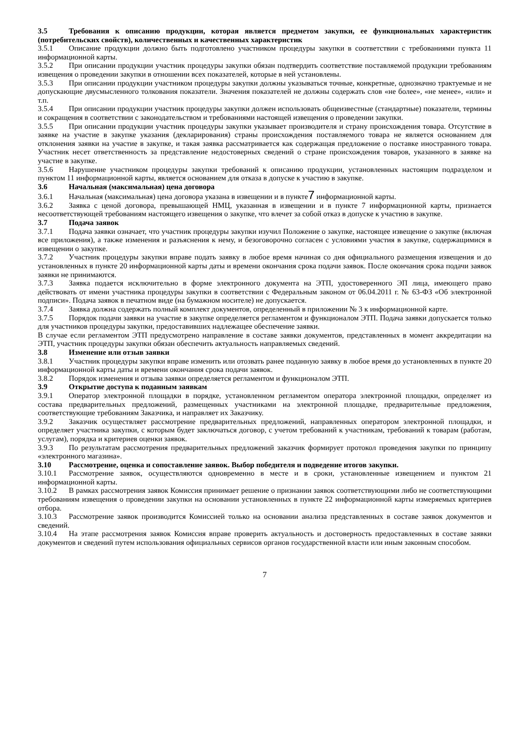3.5 Требования к описанию продукции, которая является предметом закупки, ее функциональных характеристик (потребительских свойств), количественных и качественных характеристик
3.5.1 Описание продукции должно быть подготовлено участником процедуры закупки в соответствии с требованиями пункта 11 информационной карты.
3.5.2 При описании продукции участник процедуры закупки обязан подтвердить соответствие поставляемой продукции требованиям извещения о проведении закупки в отношении всех показателей, которые в ней установлены.
3.5.3 При описании продукции участником процедуры закупки должны указываться точные, конкретные, однозначно трактуемые и не допускающие двусмысленного толкования показатели. Значения показателей не должны содержать слов «не более», «не менее», «или» и т.п.
3.5.4 При описании продукции участник процедуры закупки должен использовать общеизвестные (стандартные) показатели, термины и сокращения в соответствии с законодательством и требованиями настоящей извещения о проведении закупки.
3.5.5 При описании продукции участник процедуры закупки указывает производителя и страну происхождения товара. Отсутствие в заявке на участие в закупке указания (декларирования) страны происхождения поставляемого товара не является основанием для отклонения заявки на участие в закупке, и такая заявка рассматривается как содержащая предложение о поставке иностранного товара. Участник несет ответственность за представление недостоверных сведений о стране происхождения товаров, указанного в заявке на участие в закупке.
3.5.6 Нарушение участником процедуры закупки требований к описанию продукции, установленных настоящим подразделом и пунктом 11 информационной карты, является основанием для отказа в допуске к участию в закупке.
3.6 Начальная (максимальная) цена договора
3.6.1 Начальная (максимальная) цена договора указана в извещении и в пункте7 информационной карты.
3.6.2 Заявка с ценой договора, превышающей НМЦ, указанная в извещении и в пункте 7 информационной карты, признается несоответствующей требованиям настоящего извещения о закупке, что влечет за собой отказ в допуске к участию в закупке.
3.7 Подача заявок
3.7.1 Подача заявки означает, что участник процедуры закупки изучил Положение о закупке, настоящее извещение о закупке (включая все приложения), а также изменения и разъяснения к нему, и безоговорочно согласен с условиями участия в закупке, содержащимися в извещении о закупке.
3.7.2 Участник процедуры закупки вправе подать заявку в любое время начиная со дня официального размещения извещения и до установленных в пункте 20 информационной карты даты и времени окончания срока подачи заявок. После окончания срока подачи заявок заявки не принимаются.
3.7.3 Заявка подается исключительно в форме электронного документа на ЭТП, удостоверенного ЭП лица, имеющего право действовать от имени участника процедуры закупки в соответствии с Федеральным законом от 06.04.2011 г. № 63-ФЗ «Об электронной подписи». Подача заявок в печатном виде (на бумажном носителе) не допускается.
3.7.4 Заявка должна содержать полный комплект документов, определенный в приложении № 3 к информационной карте.
3.7.5 Порядок подачи заявки на участие в закупке определяется регламентом и функционалом ЭТП. Подача заявки допускается только для участников процедуры закупки, предоставивших надлежащее обеспечение заявки.
В случае если регламентом ЭТП предусмотрено направление в составе заявки документов, представленных в момент аккредитации на ЭТП, участник процедуры закупки обязан обеспечить актуальность направляемых сведений.
3.8 Изменение или отзыв заявки
3.8.1 Участник процедуры закупки вправе изменить или отозвать ранее поданную заявку в любое время до установленных в пункте 20 информационной карты даты и времени окончания срока подачи заявок.
3.8.2 Порядок изменения и отзыва заявки определяется регламентом и функционалом ЭТП.
3.9 Открытие доступа к поданным заявкам
3.9.1 Оператор электронной площадки в порядке, установленном регламентом оператора электронной площадки, определяет из состава предварительных предложений, размещенных участниками на электронной площадке, предварительные предложения, соответствующие требованиям Заказчика, и направляет их Заказчику.
3.9.2 Заказчик осуществляет рассмотрение предварительных предложений, направленных оператором электронной площадки, и определяет участника закупки, с которым будет заключаться договор, с учетом требований к участникам, требований к товарам (работам, услугам), порядка и критериев оценки заявок.
3.9.3 По результатам рассмотрения предварительных предложений заказчик формирует протокол проведения закупки по принципу «электронного магазина».
3.10 Рассмотрение, оценка и сопоставление заявок. Выбор победителя и подведение итогов закупки.
3.10.1 Рассмотрение заявок, осуществляются одновременно в месте и в сроки, установленные извещением и пунктом 21 информационной карты.
3.10.2 В рамках рассмотрения заявок Комиссия принимает решение о признании заявок соответствующими либо не соответствующими требованиям извещения о проведении закупки на основании установленных в пункте 22 информационной карты измеряемых критериев отбора.
3.10.3 Рассмотрение заявок производится Комиссией только на основании анализа представленных в составе заявок документов и сведений.
3.10.4 На этапе рассмотрения заявок Комиссия вправе проверить актуальность и достоверность предоставленных в составе заявки документов и сведений путем использования официальных сервисов органов государственной власти или иным законным способом.
7